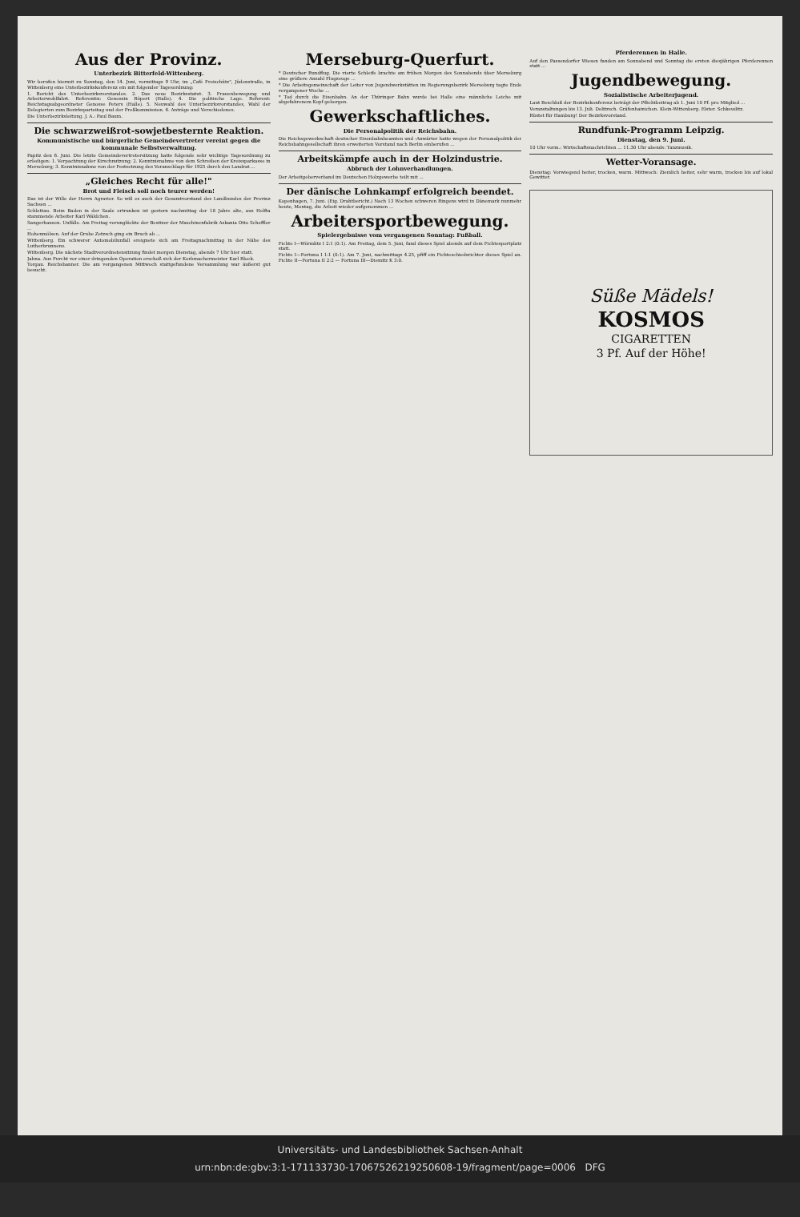Aus der Provinz.
Unterbezirk Bitterfeld-Wittenberg.
Wir berufen hiermit zu Sonntag, den 14. Juni, vormittags 9 Uhr, im „Café Freischütz", Jüdenstraße, in Wittenberg eine Unterbezirkskonferenz ein mit folgender Tagesordnung:
1. Bericht des Unterbezirksvorstandes. 2. Das neue Bezirksstatut. 3. Frauenbewegung und Arbeiterwohlfahrt. Referentin: Genossin Röpert (Halle). 4. Die politische Lage. Referent: Reichstagsabgeordneter Genosse Peters (Halle). 5. Neuwahl des Unterbezirksvorstandes, Wahl der Delegierten zum Bezirksparteitag und der Preßkommission. 6. Anträge und Verschiedenes.
Die Unterbezirksleitung. J. A.: Paul Baum.
Die schwarzweißrot-sowjetbesternte Reaktion.
Kommunistische und bürgerliche Gemeindevertreter vereint gegen die kommunale Selbstverwaltung.
Papitz den 6. Juni. Die letzte Gemeindevertretersitzung hatte folgende sehr wichtige Tagesordnung zu erledigen: 1. Verpachtung der Kirschnutzung; 2. Kenntnisnahme von dem Schreiben der Kreissparkasse in Merseburg; 3. Kenntnisnahme von der Festsetzung des Voranschlags für 1925 durch den Landrat ...
„Gleiches Recht für alle!"
Brot und Fleisch soll noch teurer werden!
Das ist der Wille der Herrn Agrarier. So will es auch der Gesamtvorstand des Landbundes der Provinz Sachsen ...
Schlettau. Beim Baden in der Saale ertrunken ist gestern nachmittag der 18 Jahre alte, aus Helfta stammende Arbeiter Karl Wäldchen.
Sangerhausen. Unfälle. Am Freitag verunglückte der Besitzer der Maschinenfabrik Askania Otto Scheffler ...
Hohenmölsen. Auf der Grube Zetzsch ging ein Bruch ab ...
Wittenberg. Ein schwerer Automobilunfall ereignete sich am Freitagnachmittag in der Nähe des Lutherbrunnens.
Wittenberg. Die nächste Stadtverordnetensitzung findet morgen Dienstag, abends 7 Uhr hier statt.
Jahna. Aus Furcht vor einer dringenden Operation erschoß sich der Korbmachermeister Karl Block.
Torgau. Reichsbanner. Die am vergangenen Mittwoch stattgefundene Versammlung war äußerst gut besucht.
Merseburg-Querfurt.
* Deutscher Rundflug. Die vierte Schleife brachte am frühen Morgen des Sonnabends über Merseburg eine größere Anzahl Flugzeuge ...
* Die Arbeitsgemeinschaft der Leiter von Jugendwerkstätten im Regierungsbezirk Merseburg tagte Ende vergangener Woche ...
* Tod durch die Eisenbahn. An der Thüringer Bahn wurde bei Halle eine männliche Leiche mit abgefahrenem Kopf geborgen.
Gewerkschaftliches.
Die Personalpolitik der Reichsbahn.
Die Reichsgewerkschaft deutscher Eisenbahnbeamten und -Anwärter hatte wegen der Personalpolitik der Reichsbahngesellschaft ihren erweiterten Vorstand nach Berlin einberufen ...
Arbeitskämpfe auch in der Holzindustrie.
Abbruch der Lohnverhandlungen.
Der Arbeitgeberverband im Deutschen Holzgewerbe teilt mit ...
Der dänische Lohnkampf erfolgreich beendet.
Kopenhagen, 7. Juni. (Eig. Drahtbericht.) Nach 13 Wochen schweren Ringens wird in Dänemark nunmehr heute, Montag, die Arbeit wieder aufgenommen ...
Arbeitersportbewegung.
Spielergebnisse vom vergangenen Sonntag: Fußball.
Fichte I—Wörmlitz I 2:1 (0:1). Am Freitag, dem 5. Juni, fand dieses Spiel abends auf dem Fichtesportplatz statt.
Fichte I—Fortuna I 1:1 (0:1). Am 7. Juni, nachmittags 4.25, pfiff ein Fichteschiedsrichter dieses Spiel an. Fichte II—Fortuna II 2:2 — Fortuna III—Diemitz K 3:0.
Pferderennen in Halle.
Auf den Passendorfer Wiesen fanden am Sonnabend und Sonntag die ersten diesjährigen Pferderennen statt ...
Jugendbewegung.
Sozialistische Arbeiterjugend.
Laut Beschluß der Bezirkskonferenz beträgt der Pflichtbeitrag ab 1. Juni 10 Pf. pro Mitglied ...
Veranstaltungen bis 13. Juli. Delitzsch. Gräfenhainichen. Klein-Wittenberg. Elster. Schkeuditz.
Rüstet für Hamburg! Der Bezirksvorstand.
Rundfunk-Programm Leipzig.
Dienstag, den 9. Juni.
10 Uhr vorm.: Wirtschaftsnachrichten ... 11.30 Uhr abends: Tanzmusik.
Wetter-Voransage.
Dienstag: Vorwiegend heiter, trocken, warm. Mittwoch: Ziemlich heiter, sehr warm, trocken bis auf lokal Gewitter.
Süße Mädels!
KOSMOS
CIGARETTEN
3 Pf. Auf der Höhe!
Universitäts- und Landesbibliothek Sachsen-Anhalt
urn:nbn:de:gbv:3:1-171133730-17067526219250608-19/fragment/page=0006 DFG